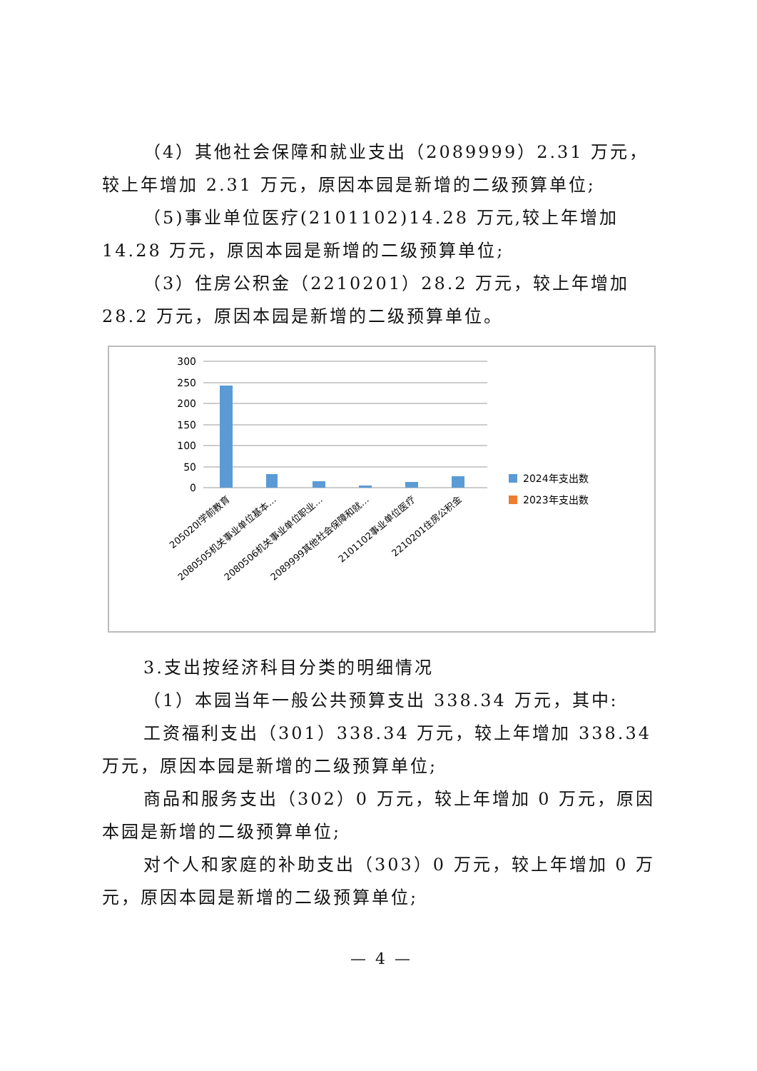（4）其他社会保障和就业支出（2089999）2.31 万元，较上年增加 2.31 万元，原因本园是新增的二级预算单位;
（5)事业单位医疗(2101102)14.28 万元,较上年增加 14.28 万元，原因本园是新增的二级预算单位;
（3）住房公积金（2210201）28.2 万元，较上年增加 28.2 万元，原因本园是新增的二级预算单位。
300
250
200
150
100
50
0
2024年支出数
2023年支出数
205020l学前教育
2080505机关事业单位基本…
2080506机关事业单位职业…
2089999其他社会保障和就…
2101102事业单位医疗
2210201住房公积金
3.支出按经济科目分类的明细情况
（1）本园当年一般公共预算支出 338.34 万元，其中:
工资福利支出（301）338.34 万元，较上年增加 338.34 万元，原因本园是新增的二级预算单位;
商品和服务支出（302）0 万元，较上年增加 0 万元，原因本园是新增的二级预算单位;
对个人和家庭的补助支出（303）0 万元，较上年增加 0 万元，原因本园是新增的二级预算单位;
— 4 —